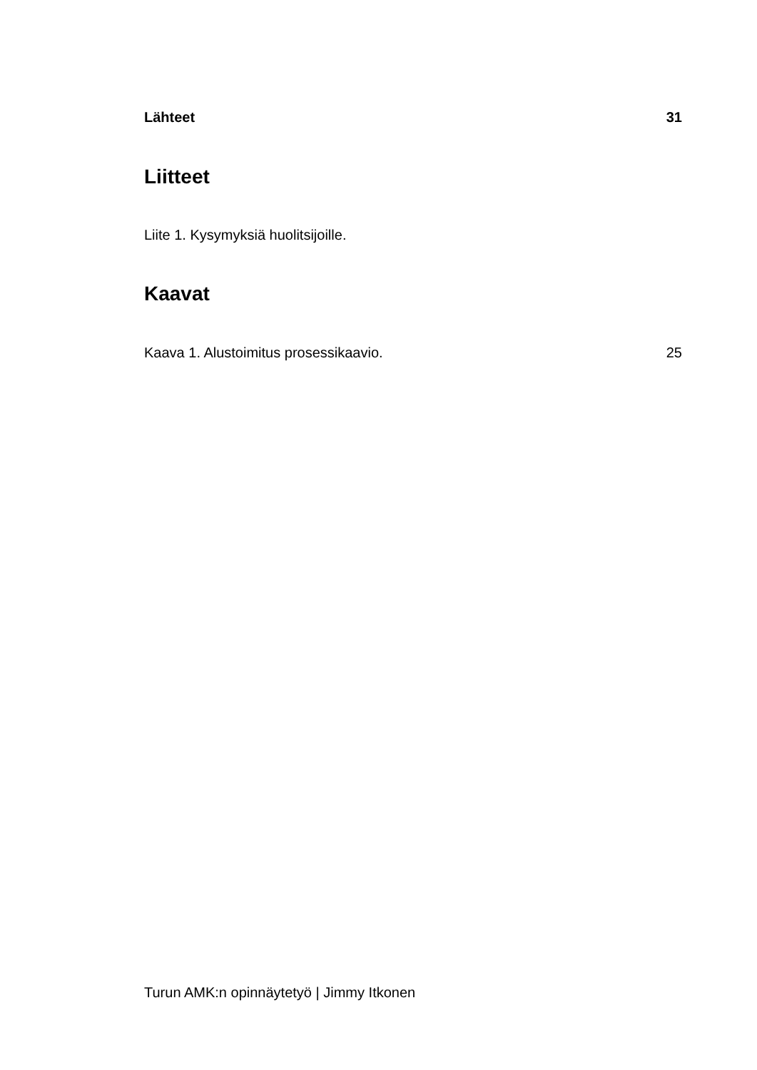Lähteet 31
Liitteet
Liite 1. Kysymyksiä huolitsijoille.
Kaavat
Kaava 1. Alustoimitus prosessikaavio. 25
Turun AMK:n opinnäytetyö | Jimmy Itkonen